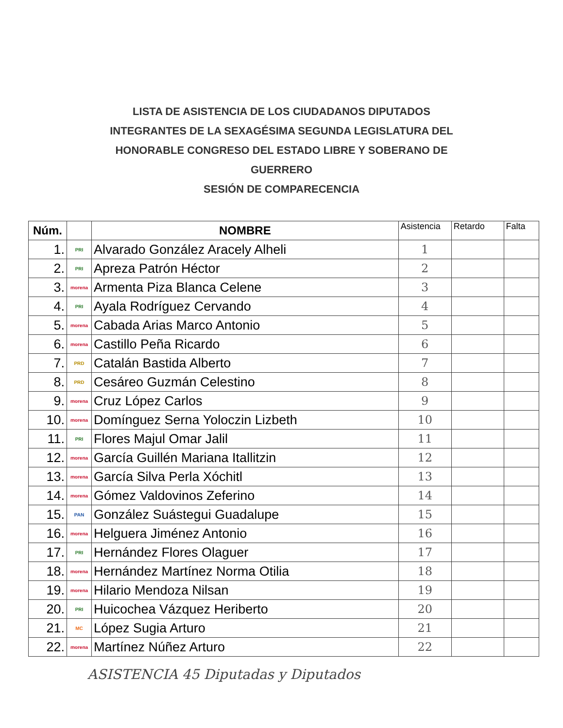LISTA DE ASISTENCIA DE LOS CIUDADANOS DIPUTADOS
INTEGRANTES DE LA SEXAGÉSIMA SEGUNDA LEGISLATURA DEL
HONORABLE CONGRESO DEL ESTADO LIBRE Y SOBERANO DE
GUERRERO
SESIÓN DE COMPARECENCIA
| Núm. | | NOMBRE | Asistencia | Retardo | Falta |
| --- | --- | --- | --- | --- | --- |
| 1. | PRI | Alvarado González Aracely Alheli | 1 | | |
| 2. | PRI | Apreza Patrón Héctor | 2 | | |
| 3. | morena | Armenta Piza Blanca Celene | 3 | | |
| 4. | PRI | Ayala Rodríguez Cervando | 4 | | |
| 5. | morena | Cabada Arias Marco Antonio | 5 | | |
| 6. | morena | Castillo Peña Ricardo | 6 | | |
| 7. | PRD | Catalán Bastida Alberto | 7 | | |
| 8. | PRD | Cesáreo Guzmán Celestino | 8 | | |
| 9. | morena | Cruz López Carlos | 9 | | |
| 10. | morena | Domínguez Serna Yoloczin Lizbeth | 10 | | |
| 11. | PRI | Flores Majul Omar Jalil | 11 | | |
| 12. | morena | García Guillén Mariana Itallitzin | 12 | | |
| 13. | morena | García Silva Perla Xóchitl | 13 | | |
| 14. | morena | Gómez Valdovinos Zeferino | 14 | | |
| 15. | PAN | González Suástegui Guadalupe | 15 | | |
| 16. | morena | Helguera Jiménez Antonio | 16 | | |
| 17. | PRI | Hernández Flores Olaguer | 17 | | |
| 18. | morena | Hernández Martínez Norma Otilia | 18 | | |
| 19. | morena | Hilario Mendoza Nilsan | 19 | | |
| 20. | PRI | Huicochea Vázquez Heriberto | 20 | | |
| 21. | MC | López Sugia Arturo | 21 | | |
| 22. | morena | Martínez Núñez Arturo | 22 | | |
ASISTENCIA 45 Diputadas y Diputados